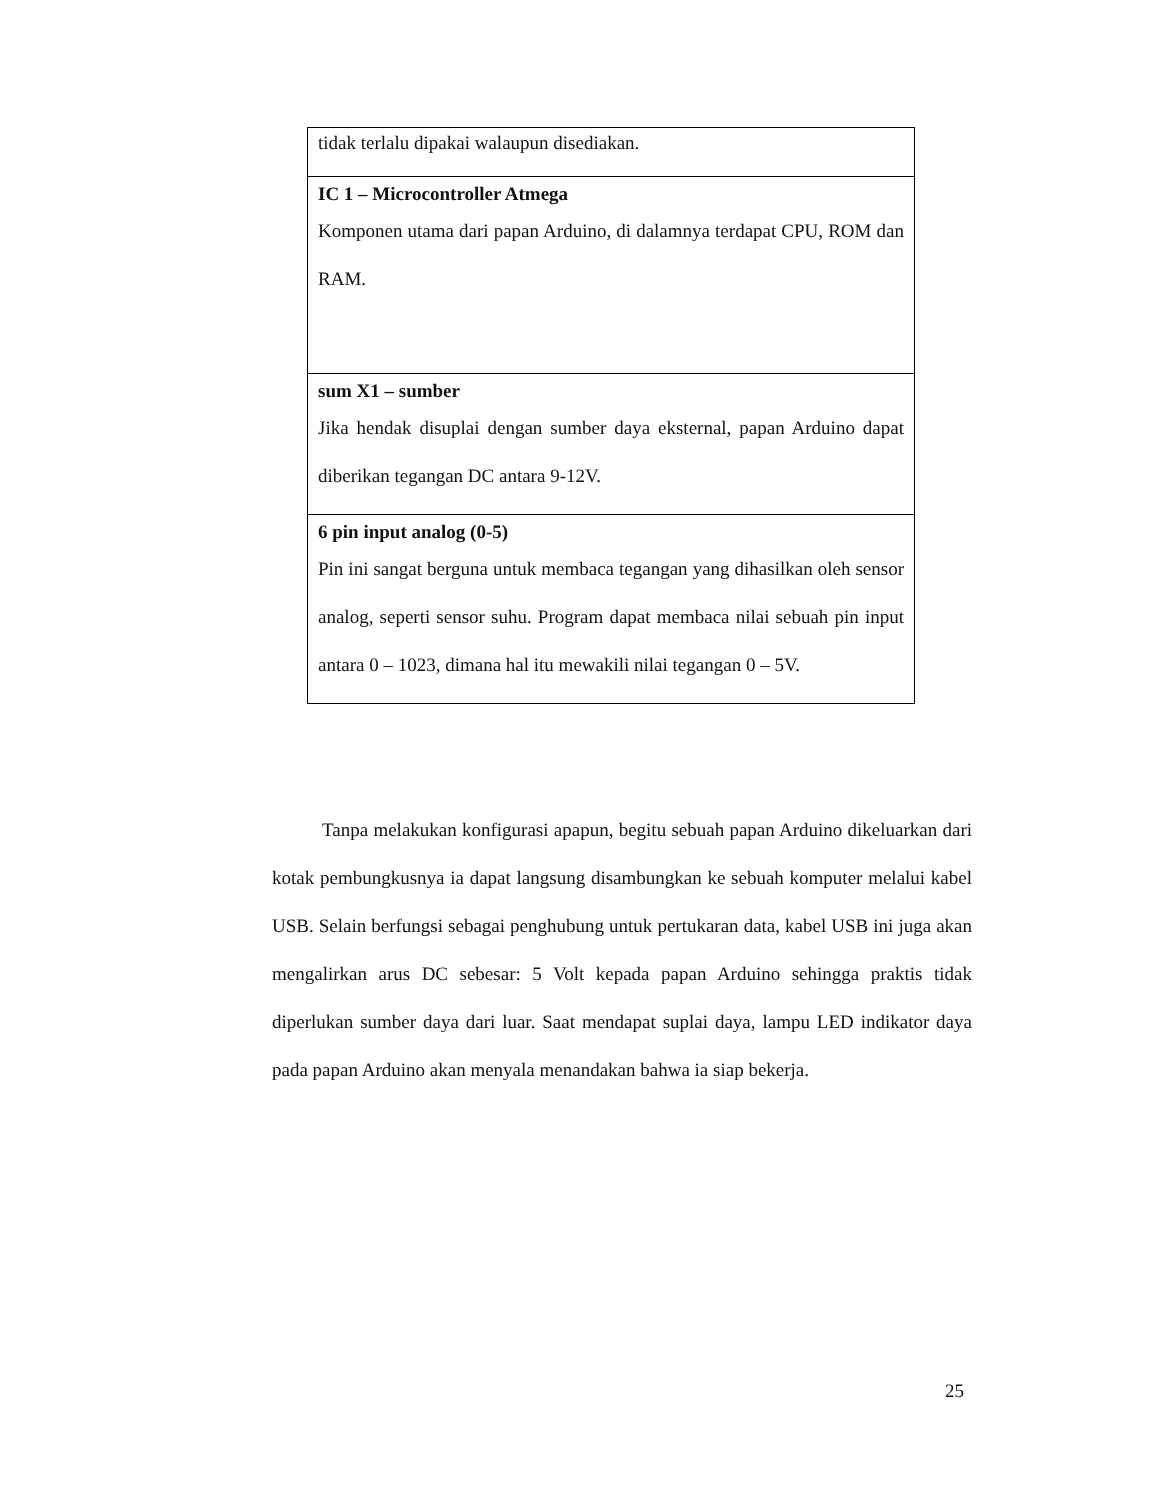| tidak terlalu dipakai walaupun disediakan. |
| IC 1 – Microcontroller Atmega Komponen utama dari papan Arduino, di dalamnya terdapat CPU, ROM dan RAM. |
| sum X1 – sumber Jika hendak disuplai dengan sumber daya eksternal, papan Arduino dapat diberikan tegangan DC antara 9-12V. |
| 6 pin input analog (0-5) Pin ini sangat berguna untuk membaca tegangan yang dihasilkan oleh sensor analog, seperti sensor suhu. Program dapat membaca nilai sebuah pin input antara 0 – 1023, dimana hal itu mewakili nilai tegangan 0 – 5V. |
Tanpa melakukan konfigurasi apapun, begitu sebuah papan Arduino dikeluarkan dari kotak pembungkusnya ia dapat langsung disambungkan ke sebuah komputer melalui kabel USB. Selain berfungsi sebagai penghubung untuk pertukaran data, kabel USB ini juga akan mengalirkan arus DC sebesar: 5 Volt kepada papan Arduino sehingga praktis tidak diperlukan sumber daya dari luar. Saat mendapat suplai daya, lampu LED indikator daya pada papan Arduino akan menyala menandakan bahwa ia siap bekerja.
25